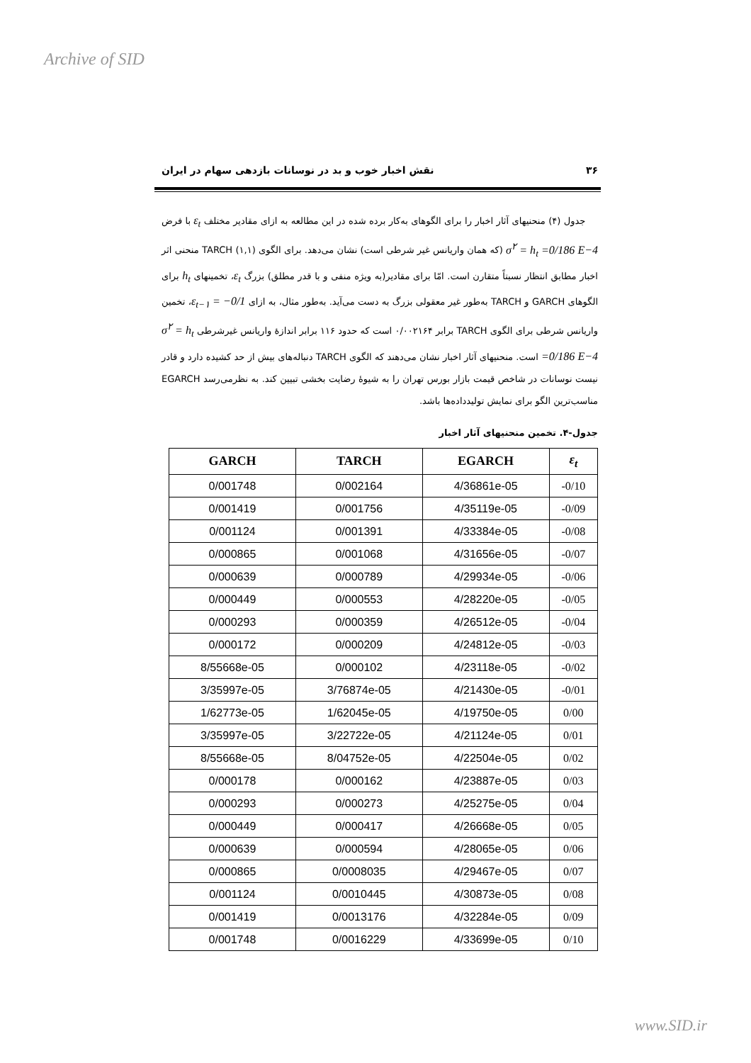Archive of SID
۳۶ نقش اخبار خوب و بد در نوسانات بازدهی سهام در ایران
جدول (۴) منحنیهای آثار اخبار را برای الگوهای به‌کار برده شده در این مطالعه به ازای مقادیر مختلف ε<sub>t</sub> با فرض σ<sup>۲</sup> = h<sub>t</sub> =0/186 E−4 (که همان واریانس غیر شرطی است) نشان می‌دهد. برای الگوی TARCH (۱,۱) منحنی اثر اخبار مطابق انتظار نسبتاً متقارن است. امّا برای مقادیر(به ویژه منفی و با قدر مطلق) بزرگ ε<sub>t</sub>، تخمینهای h<sub>t</sub> برای الگوهای GARCH و TARCH به‌طور غیر معقولی بزرگ به دست می‌آید. به‌طور مثال، به ازای ε<sub>t−۱</sub> = −0/1، تخمین واریانس شرطی برای الگوی TARCH برابر ۰/۰۰۲۱۶۴ است که حدود ۱۱۶ برابر اندازهٔ واریانس غیرشرطی σ<sup>۲</sup> = h<sub>t</sub> =0/186 E−4 است. منحنیهای آثار اخبار نشان می‌دهند که الگوی TARCH دنباله‌های بیش از حد کشیده دارد و قادر نیست نوسانات در شاخص قیمت بازار بورس تهران را به شیوهٔ رضایت بخشی تبیین کند. به نظرمی‌رسد EGARCH مناسب‌ترین الگو برای نمایش تولیدداده‌ها باشد.
جدول-۴. تخمین منحنیهای آثار اخبار
| GARCH | TARCH | EGARCH | ε<sub>t</sub> |
| --- | --- | --- | --- |
| 0/001748 | 0/002164 | 4/36861e-05 | -0/10 |
| 0/001419 | 0/001756 | 4/35119e-05 | -0/09 |
| 0/001124 | 0/001391 | 4/33384e-05 | -0/08 |
| 0/000865 | 0/001068 | 4/31656e-05 | -0/07 |
| 0/000639 | 0/000789 | 4/29934e-05 | -0/06 |
| 0/000449 | 0/000553 | 4/28220e-05 | -0/05 |
| 0/000293 | 0/000359 | 4/26512e-05 | -0/04 |
| 0/000172 | 0/000209 | 4/24812e-05 | -0/03 |
| 8/55668e-05 | 0/000102 | 4/23118e-05 | -0/02 |
| 3/35997e-05 | 3/76874e-05 | 4/21430e-05 | -0/01 |
| 1/62773e-05 | 1/62045e-05 | 4/19750e-05 | 0/00 |
| 3/35997e-05 | 3/22722e-05 | 4/21124e-05 | 0/01 |
| 8/55668e-05 | 8/04752e-05 | 4/22504e-05 | 0/02 |
| 0/000178 | 0/000162 | 4/23887e-05 | 0/03 |
| 0/000293 | 0/000273 | 4/25275e-05 | 0/04 |
| 0/000449 | 0/000417 | 4/26668e-05 | 0/05 |
| 0/000639 | 0/000594 | 4/28065e-05 | 0/06 |
| 0/000865 | 0/0008035 | 4/29467e-05 | 0/07 |
| 0/001124 | 0/0010445 | 4/30873e-05 | 0/08 |
| 0/001419 | 0/0013176 | 4/32284e-05 | 0/09 |
| 0/001748 | 0/0016229 | 4/33699e-05 | 0/10 |
www.SID.ir